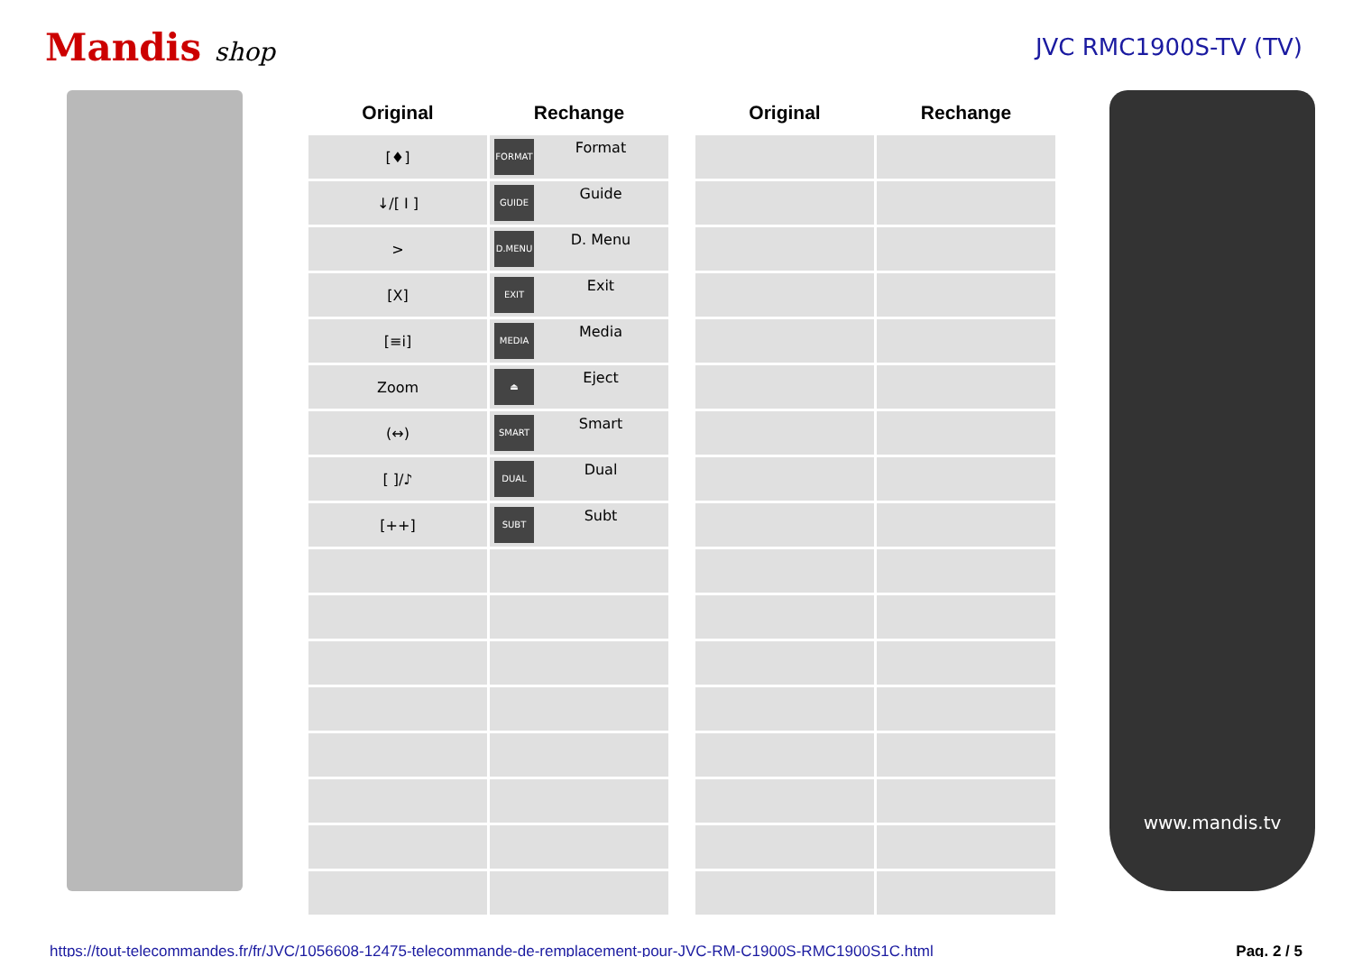Mandis shop JVC RMC1900S-TV (TV)
| Original | Rechange | | Original | Rechange |
| --- | --- | --- | --- | --- |
| [♦] | FORMAT Format | | | |
| ↓/[ I ] | GUIDE Guide | | | |
| > | D.MENU D. Menu | | | |
| [X] | EXIT Exit | | | |
| [≡i] | MEDIA Media | | | |
| Zoom | ⏏ Eject | | | |
| (↔) | SMART Smart | | | |
| [ ]/♪ | DUAL Dual | | | |
| [++] | SUBT Subt | | | |
www.mandis.tv
https://tout-telecommandes.fr/fr/JVC/1056608-12475-telecommande-de-remplacement-pour-JVC-RM-C1900S-RMC1900S1C.html Pag. 2 / 5